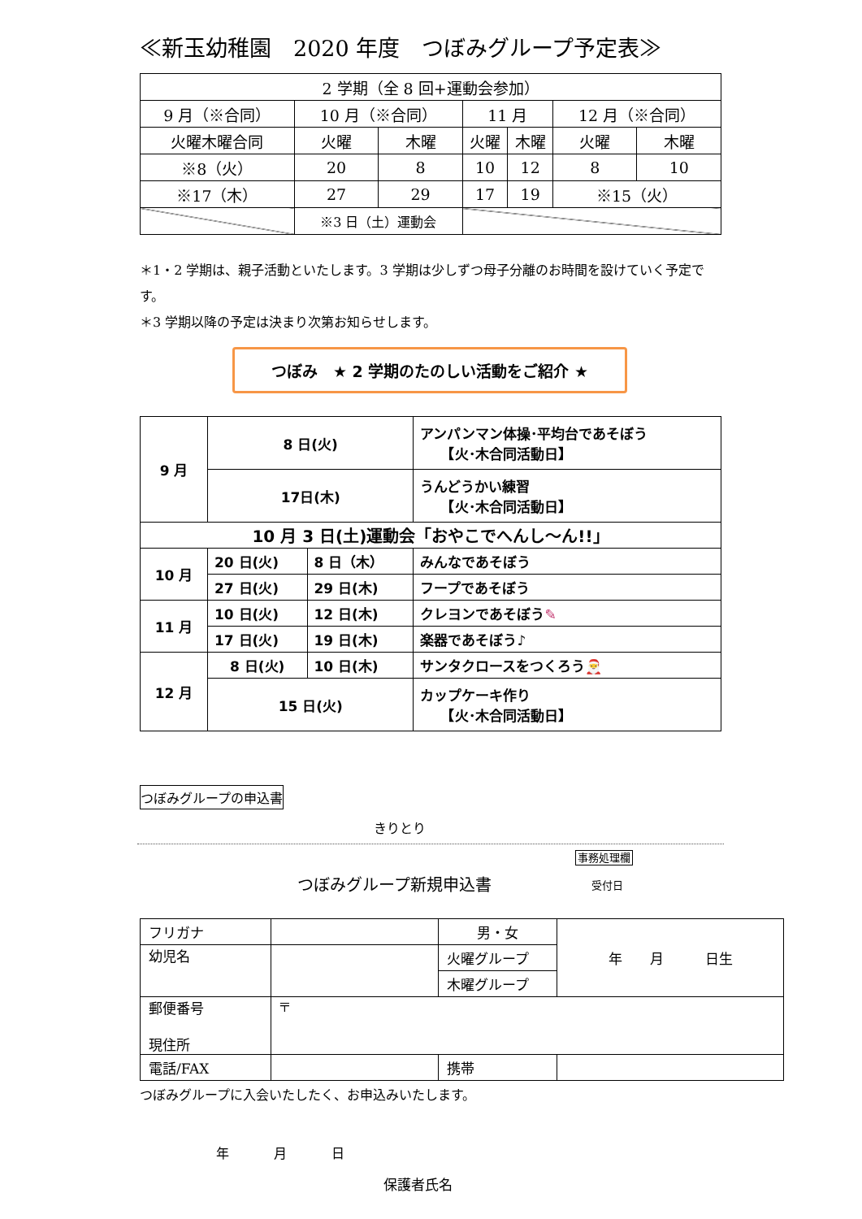≪新玉幼稚園　2020 年度　つぼみグループ予定表≫
| 2 学期（全 8 回+運動会参加） | | | | | | |
| 9 月（※合同） | 10 月（※合同） | | 11 月 | | 12 月（※合同） | |
| 火曜木曜合同 | 火曜 | 木曜 | 火曜 | 木曜 | 火曜 | 木曜 |
| ※8（火） | 20 | 8 | 10 | 12 | 8 | 10 |
| ※17（木） | 27 | 29 | 17 | 19 | ※15（火） | |
| | ※3 日（土）運動会 | | | | | |
＊1・2 学期は、親子活動といたします。3 学期は少しずつ母子分離のお時間を設けていく予定です。
＊3 学期以降の予定は決まり次第お知らせします。
つぼみ　★ 2 学期のたのしい活動をご紹介 ★
| 9 月 | 8 日(火) | | アンパンマン体操･平均台であそぼう 【火･木合同活動日】 |
| | 17日(木) | | うんどうかい練習 【火･木合同活動日】 |
| 10 月 3 日(土)運動会「おやこでへんし～ん!!」 | | | |
| 10 月 | 20 日(火) | 8 日（木） | みんなであそぼう |
| | 27 日(火) | 29 日(木) | フープであそぼう |
| 11 月 | 10 日(火) | 12 日(木) | クレヨンであそぼう ✎ |
| | 17 日(火) | 19 日(木) | 楽器であそぼう♪ |
| 12 月 | 8 日(火) | 10 日(木) | サンタクロースをつくろう 🎅 |
| | 15 日(火) | | カップケーキ作り 【火･木合同活動日】 |
つぼみグループの申込書
きりとり
つぼみグループ新規申込書
事務処理欄
受付日
| フリガナ | | 男・女 | 年 月 日生 |
| 幼児名 | | 火曜グループ | |
| | | 木曜グループ | |
| 郵便番号 現住所 | 〒 | | |
| 電話/FAX | | 携帯 | |
つぼみグループに入会いたしたく、お申込みいたします。
年 月 日
保護者氏名